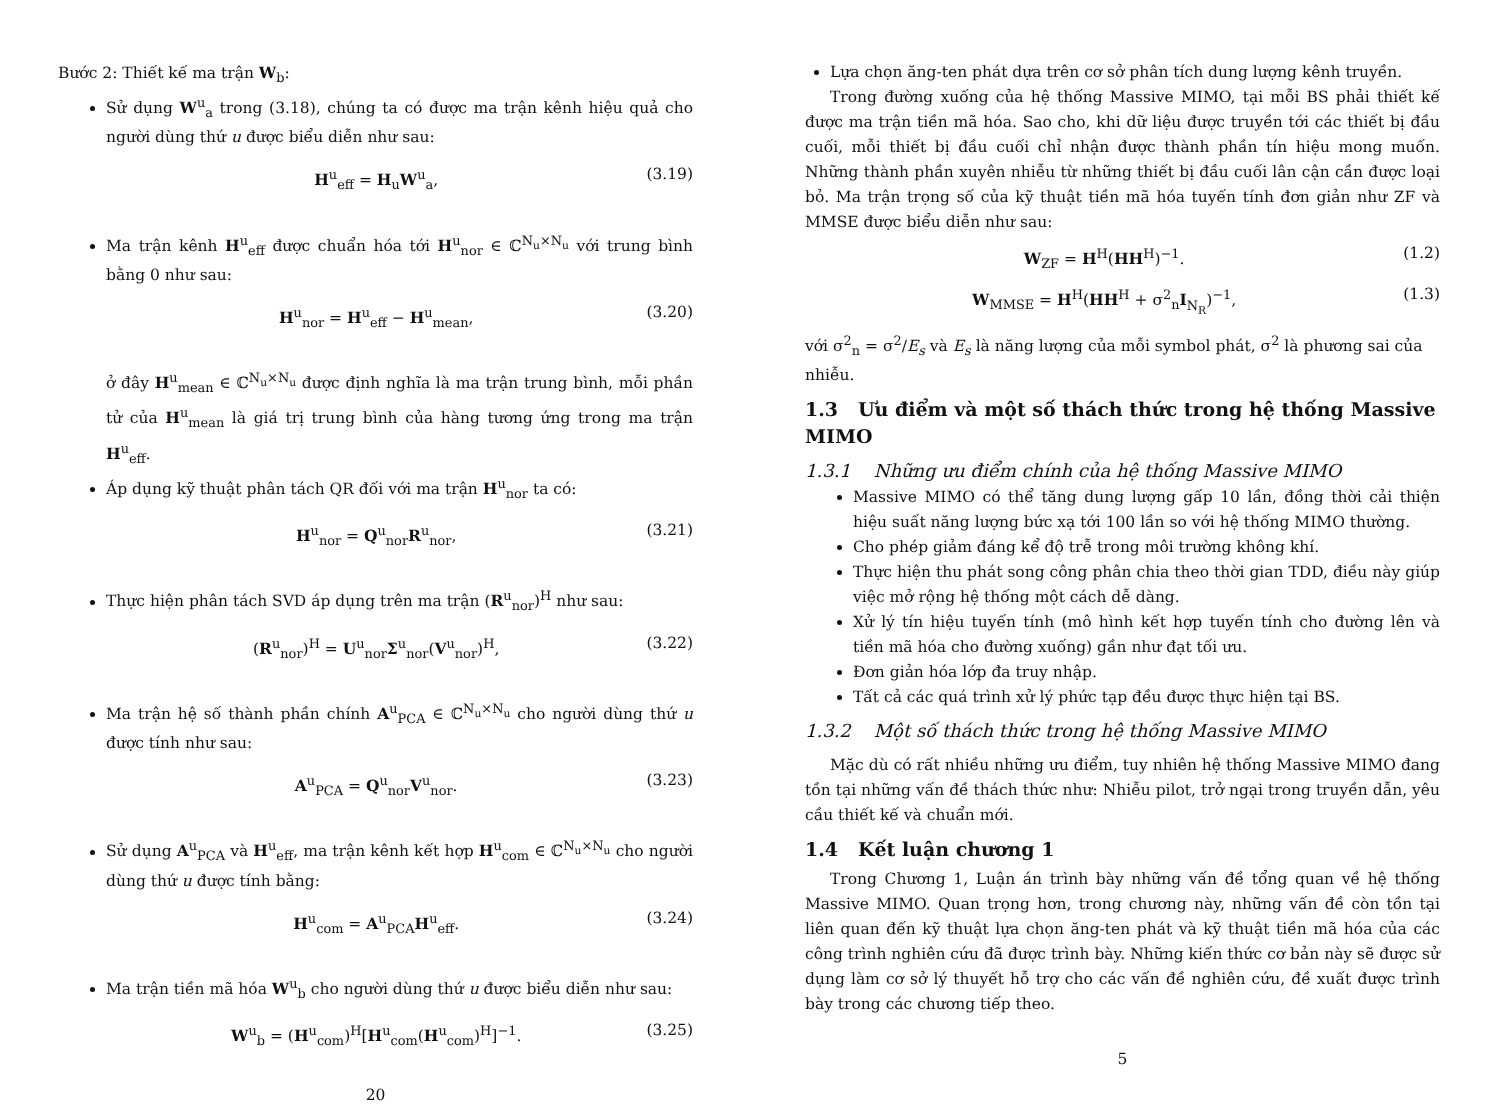Bước 2: Thiết kế ma trận W<sub>b</sub>:
Sử dụng W<sup>u</sup><sub>a</sub> trong (3.18), chúng ta có được ma trận kênh hiệu quả cho người dùng thứ u được biểu diễn như sau:
H<sup>u</sup><sub>eff</sub> = H<sub>u</sub>W<sup>u</sup><sub>a</sub>, (3.19)
Ma trận kênh H<sup>u</sup><sub>eff</sub> được chuẩn hóa tới H<sup>u</sup><sub>nor</sub> ∈ ℂ<sup>N<sub>u</sub>×N<sub>u</sub></sup> với trung bình bằng 0 như sau:
H<sup>u</sup><sub>nor</sub> = H<sup>u</sup><sub>eff</sub> − H<sup>u</sup><sub>mean</sub>, (3.20)
ở đây H<sup>u</sup><sub>mean</sub> ∈ ℂ<sup>N<sub>u</sub>×N<sub>u</sub></sup> được định nghĩa là ma trận trung bình, mỗi phần tử của H<sup>u</sup><sub>mean</sub> là giá trị trung bình của hàng tương ứng trong ma trận H<sup>u</sup><sub>eff</sub>.
Áp dụng kỹ thuật phân tách QR đối với ma trận H<sup>u</sup><sub>nor</sub> ta có:
H<sup>u</sup><sub>nor</sub> = Q<sup>u</sup><sub>nor</sub>R<sup>u</sup><sub>nor</sub>, (3.21)
Thực hiện phân tách SVD áp dụng trên ma trận (R<sup>u</sup><sub>nor</sub>)<sup>H</sup> như sau:
(R<sup>u</sup><sub>nor</sub>)<sup>H</sup> = U<sup>u</sup><sub>nor</sub>Σ<sup>u</sup><sub>nor</sub>(V<sup>u</sup><sub>nor</sub>)<sup>H</sup>, (3.22)
Ma trận hệ số thành phần chính A<sup>u</sup><sub>PCA</sub> ∈ ℂ<sup>N<sub>u</sub>×N<sub>u</sub></sup> cho người dùng thứ u được tính như sau:
A<sup>u</sup><sub>PCA</sub> = Q<sup>u</sup><sub>nor</sub>V<sup>u</sup><sub>nor</sub>. (3.23)
Sử dụng A<sup>u</sup><sub>PCA</sub> và H<sup>u</sup><sub>eff</sub>, ma trận kênh kết hợp H<sup>u</sup><sub>com</sub> ∈ ℂ<sup>N<sub>u</sub>×N<sub>u</sub></sup> cho người dùng thứ u được tính bằng:
H<sup>u</sup><sub>com</sub> = A<sup>u</sup><sub>PCA</sub>H<sup>u</sup><sub>eff</sub>. (3.24)
Ma trận tiền mã hóa W<sup>u</sup><sub>b</sub> cho người dùng thứ u được biểu diễn như sau:
W<sup>u</sup><sub>b</sub> = (H<sup>u</sup><sub>com</sub>)<sup>H</sup>[H<sup>u</sup><sub>com</sub>(H<sup>u</sup><sub>com</sub>)<sup>H</sup>]<sup>−1</sup>. (3.25)
20
Lựa chọn ăng-ten phát dựa trên cơ sở phân tích dung lượng kênh truyền.
Trong đường xuống của hệ thống Massive MIMO, tại mỗi BS phải thiết kế được ma trận tiền mã hóa. Sao cho, khi dữ liệu được truyền tới các thiết bị đầu cuối, mỗi thiết bị đầu cuối chỉ nhận được thành phần tín hiệu mong muốn. Những thành phần xuyên nhiễu từ những thiết bị đầu cuối lân cận cần được loại bỏ. Ma trận trọng số của kỹ thuật tiền mã hóa tuyến tính đơn giản như ZF và MMSE được biểu diễn như sau:
W<sub>ZF</sub> = H<sup>H</sup>(HH<sup>H</sup>)<sup>−1</sup>. (1.2)
W<sub>MMSE</sub> = H<sup>H</sup>(HH<sup>H</sup> + σ<sup>2</sup><sub>n</sub>I<sub>N<sub>R</sub></sub>)<sup>−1</sup>, (1.3)
với σ<sup>2</sup><sub>n</sub> = σ<sup>2</sup>/E<sub>s</sub> và E<sub>s</sub> là năng lượng của mỗi symbol phát, σ<sup>2</sup> là phương sai của nhiễu.
1.3 Ưu điểm và một số thách thức trong hệ thống Massive MIMO
1.3.1 Những ưu điểm chính của hệ thống Massive MIMO
Massive MIMO có thể tăng dung lượng gấp 10 lần, đồng thời cải thiện hiệu suất năng lượng bức xạ tới 100 lần so với hệ thống MIMO thường.
Cho phép giảm đáng kể độ trễ trong môi trường không khí.
Thực hiện thu phát song công phân chia theo thời gian TDD, điều này giúp việc mở rộng hệ thống một cách dễ dàng.
Xử lý tín hiệu tuyến tính (mô hình kết hợp tuyến tính cho đường lên và tiền mã hóa cho đường xuống) gần như đạt tối ưu.
Đơn giản hóa lớp đa truy nhập.
Tất cả các quá trình xử lý phức tạp đều được thực hiện tại BS.
1.3.2 Một số thách thức trong hệ thống Massive MIMO
Mặc dù có rất nhiều những ưu điểm, tuy nhiên hệ thống Massive MIMO đang tồn tại những vấn đề thách thức như: Nhiễu pilot, trở ngại trong truyền dẫn, yêu cầu thiết kế và chuẩn mới.
1.4 Kết luận chương 1
Trong Chương 1, Luận án trình bày những vấn đề tổng quan về hệ thống Massive MIMO. Quan trọng hơn, trong chương này, những vấn đề còn tồn tại liên quan đến kỹ thuật lựa chọn ăng-ten phát và kỹ thuật tiền mã hóa của các công trình nghiên cứu đã được trình bày. Những kiến thức cơ bản này sẽ được sử dụng làm cơ sở lý thuyết hỗ trợ cho các vấn đề nghiên cứu, đề xuất được trình bày trong các chương tiếp theo.
5